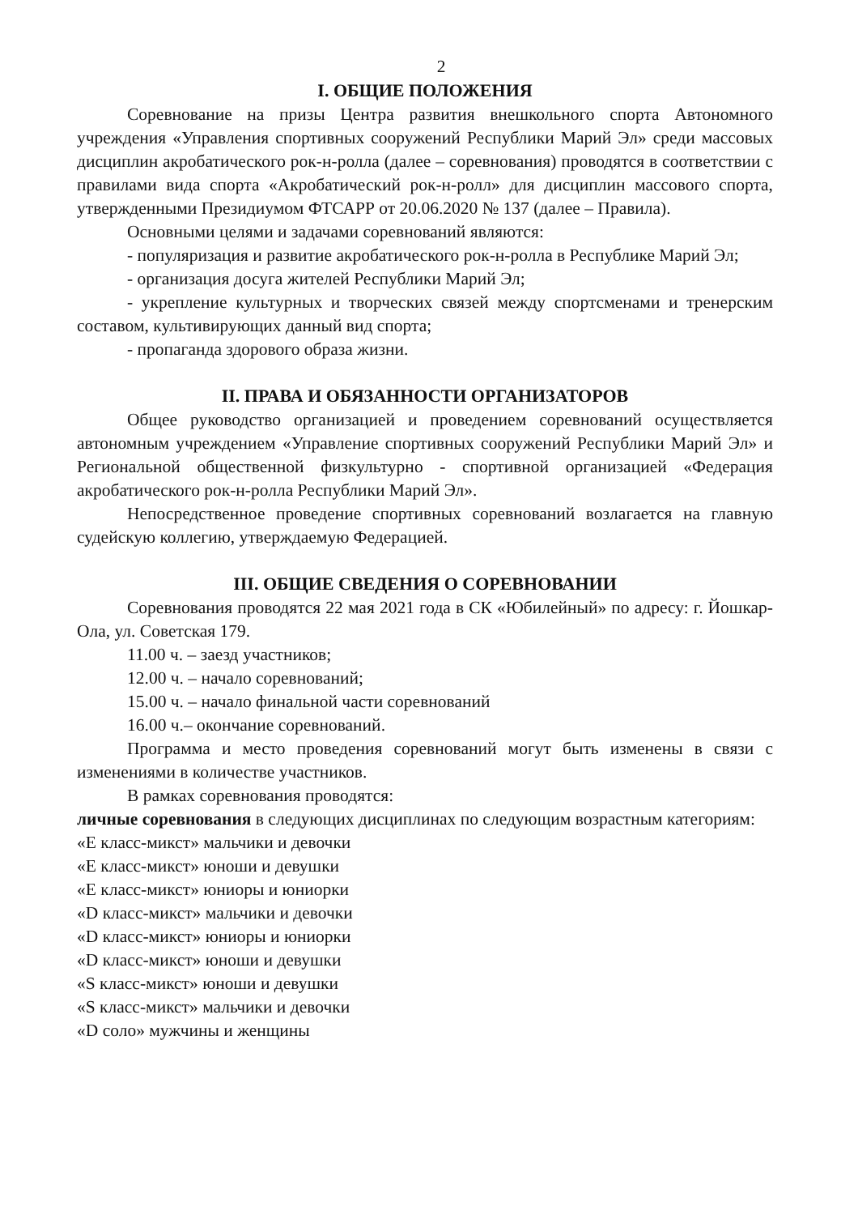2
I. ОБЩИЕ ПОЛОЖЕНИЯ
Соревнование на призы Центра развития внешкольного спорта Автономного учреждения «Управления спортивных сооружений Республики Марий Эл» среди массовых дисциплин акробатического рок-н-ролла (далее – соревнования) проводятся в соответствии с правилами вида спорта «Акробатический рок-н-ролл» для дисциплин массового спорта, утвержденными Президиумом ФТСАРР от 20.06.2020 № 137 (далее – Правила).
Основными целями и задачами соревнований являются:
- популяризация и развитие акробатического рок-н-ролла в Республике Марий Эл;
- организация досуга жителей Республики Марий Эл;
- укрепление культурных и творческих связей между спортсменами и тренерским составом, культивирующих данный вид спорта;
- пропаганда здорового образа жизни.
II. ПРАВА И ОБЯЗАННОСТИ ОРГАНИЗАТОРОВ
Общее руководство организацией и проведением соревнований осуществляется автономным учреждением «Управление спортивных сооружений Республики Марий Эл» и Региональной общественной физкультурно - спортивной организацией «Федерация акробатического рок-н-ролла Республики Марий Эл».
Непосредственное проведение спортивных соревнований возлагается на главную судейскую коллегию, утверждаемую Федерацией.
III. ОБЩИЕ СВЕДЕНИЯ О СОРЕВНОВАНИИ
Соревнования проводятся 22 мая 2021 года в СК «Юбилейный» по адресу: г. Йошкар-Ола, ул. Советская 179.
11.00 ч. – заезд участников;
12.00 ч. – начало соревнований;
15.00 ч. – начало финальной части соревнований
16.00 ч.– окончание соревнований.
Программа и место проведения соревнований могут быть изменены в связи с изменениями в количестве участников.
В рамках соревнования проводятся:
личные соревнования в следующих дисциплинах по следующим возрастным категориям:
«Е класс-микст» мальчики и девочки
«Е класс-микст» юноши и девушки
«Е класс-микст» юниоры и юниорки
«D класс-микст» мальчики и девочки
«D класс-микст» юниоры и юниорки
«D класс-микст» юноши и девушки
«S класс-микст» юноши и девушки
«S класс-микст» мальчики и девочки
«D соло» мужчины и женщины